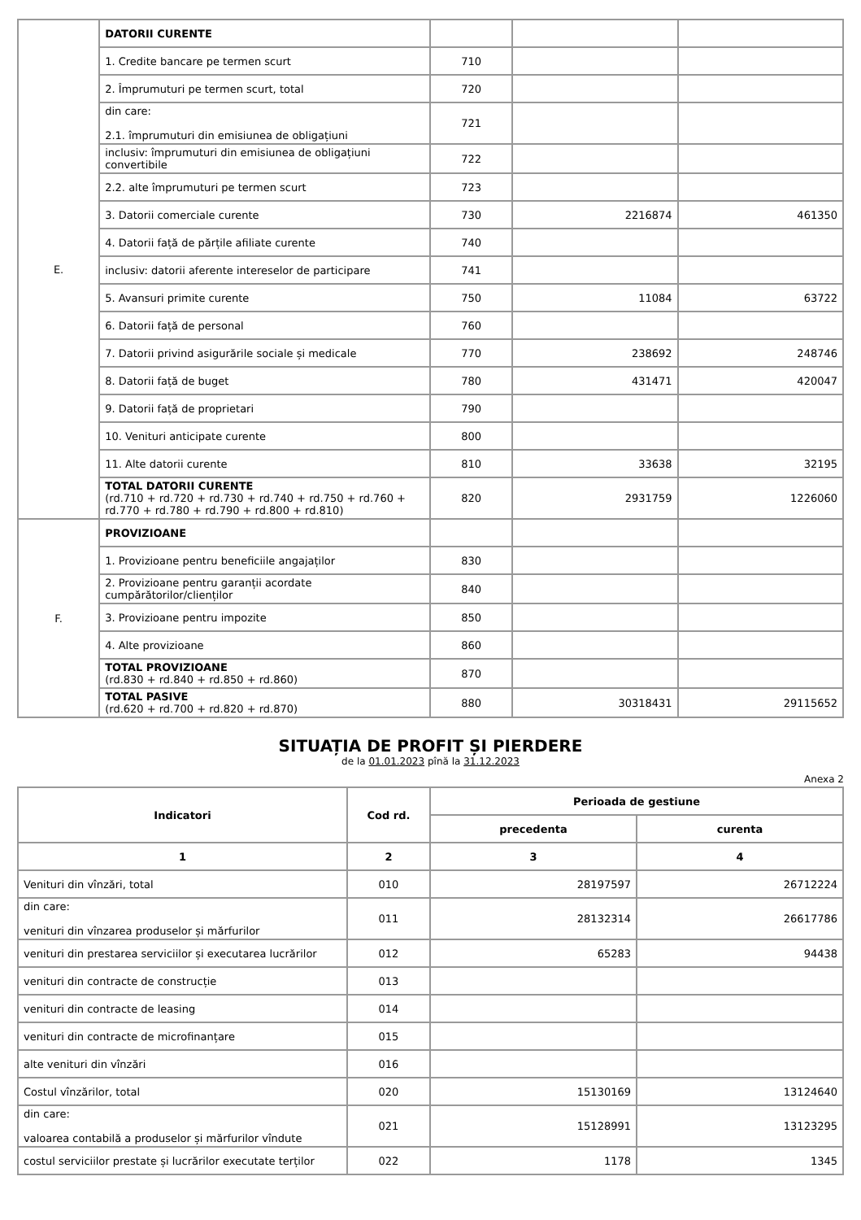| E. | DATORII CURENTE | | | |
| | 1. Credite bancare pe termen scurt | 710 | | |
| | 2. Împrumuturi pe termen scurt, total | 720 | | |
| | din care: 2.1. împrumuturi din emisiunea de obligațiuni | 721 | | |
| | inclusiv: împrumuturi din emisiunea de obligațiuni convertibile | 722 | | |
| | 2.2. alte împrumuturi pe termen scurt | 723 | | |
| | 3. Datorii comerciale curente | 730 | 2216874 | 461350 |
| | 4. Datorii față de părțile afiliate curente | 740 | | |
| | inclusiv: datorii aferente intereselor de participare | 741 | | |
| | 5. Avansuri primite curente | 750 | 11084 | 63722 |
| | 6. Datorii față de personal | 760 | | |
| | 7. Datorii privind asigurările sociale și medicale | 770 | 238692 | 248746 |
| | 8. Datorii față de buget | 780 | 431471 | 420047 |
| | 9. Datorii față de proprietari | 790 | | |
| | 10. Venituri anticipate curente | 800 | | |
| | 11. Alte datorii curente | 810 | 33638 | 32195 |
| | TOTAL DATORII CURENTE (rd.710 + rd.720 + rd.730 + rd.740 + rd.750 + rd.760 + rd.770 + rd.780 + rd.790 + rd.800 + rd.810) | 820 | 2931759 | 1226060 |
| F. | PROVIZIOANE | | | |
| | 1. Provizioane pentru beneficiile angajaților | 830 | | |
| | 2. Provizioane pentru garanții acordate cumpărătorilor/clienților | 840 | | |
| | 3. Provizioane pentru impozite | 850 | | |
| | 4. Alte provizioane | 860 | | |
| | TOTAL PROVIZIOANE (rd.830 + rd.840 + rd.850 + rd.860) | 870 | | |
| | TOTAL PASIVE (rd.620 + rd.700 + rd.820 + rd.870) | 880 | 30318431 | 29115652 |
SITUAȚIA DE PROFIT ȘI PIERDERE
de la 01.01.2023 pînă la 31.12.2023
Anexa 2
| Indicatori | Cod rd. | Perioada de gestiune | |
| --- | --- | --- | --- |
| | | precedenta | curenta |
| 1 | 2 | 3 | 4 |
| Venituri din vînzări, total | 010 | 28197597 | 26712224 |
| din care: venituri din vînzarea produselor și mărfurilor | 011 | 28132314 | 26617786 |
| venituri din prestarea serviciilor și executarea lucrărilor | 012 | 65283 | 94438 |
| venituri din contracte de construcție | 013 | | |
| venituri din contracte de leasing | 014 | | |
| venituri din contracte de microfinanțare | 015 | | |
| alte venituri din vînzări | 016 | | |
| Costul vînzărilor, total | 020 | 15130169 | 13124640 |
| din care: valoarea contabilă a produselor și mărfurilor vîndute | 021 | 15128991 | 13123295 |
| costul serviciilor prestate și lucrărilor executate terților | 022 | 1178 | 1345 |